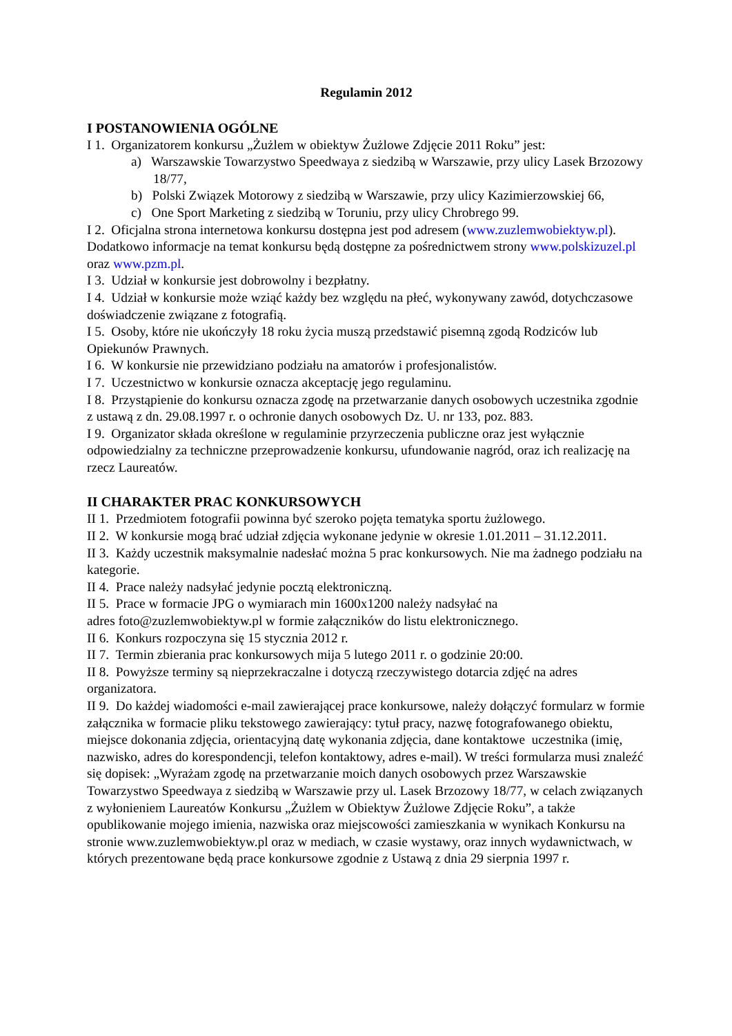Regulamin 2012
I POSTANOWIENIA OGÓLNE
I 1. Organizatorem konkursu „Żużlem w obiektyw Żużlowe Zdjęcie 2011 Roku” jest:
a) Warszawskie Towarzystwo Speedwaya z siedzibą w Warszawie, przy ulicy Lasek Brzozowy 18/77,
b) Polski Związek Motorowy z siedzibą w Warszawie, przy ulicy Kazimierzowskiej 66,
c) One Sport Marketing z siedzibą w Toruniu, przy ulicy Chrobrego 99.
I 2. Oficjalna strona internetowa konkursu dostępna jest pod adresem (www.zuzlemwobiektyw.pl). Dodatkowo informacje na temat konkursu będą dostępne za pośrednictwem strony www.polskizuzel.pl oraz www.pzm.pl.
I 3. Udział w konkursie jest dobrowolny i bezpłatny.
I 4. Udział w konkursie może wziąć każdy bez względu na płeć, wykonywany zawód, dotychczasowe doświadczenie związane z fotografią.
I 5. Osoby, które nie ukończyły 18 roku życia muszą przedstawić pisemną zgodą Rodziców lub Opiekunów Prawnych.
I 6. W konkursie nie przewidziano podziału na amatorów i profesjonalistów.
I 7. Uczestnictwo w konkursie oznacza akceptację jego regulaminu.
I 8. Przystąpienie do konkursu oznacza zgodę na przetwarzanie danych osobowych uczestnika zgodnie z ustawą z dn. 29.08.1997 r. o ochronie danych osobowych Dz. U. nr 133, poz. 883.
I 9. Organizator składa określone w regulaminie przyrzeczenia publiczne oraz jest wyłącznie odpowiedzialny za techniczne przeprowadzenie konkursu, ufundowanie nagród, oraz ich realizację na rzecz Laureatów.
II CHARAKTER PRAC KONKURSOWYCH
II 1. Przedmiotem fotografii powinna być szeroko pojęta tematyka sportu żużlowego.
II 2. W konkursie mogą brać udział zdjęcia wykonane jedynie w okresie 1.01.2011 – 31.12.2011.
II 3. Każdy uczestnik maksymalnie nadesłać można 5 prac konkursowych. Nie ma żadnego podziału na kategorie.
II 4. Prace należy nadsyłać jedynie pocztą elektroniczną.
II 5. Prace w formacie JPG o wymiarach min 1600x1200 należy nadsyłać na
adres foto@zuzlemwobiektyw.pl w formie załączników do listu elektronicznego.
II 6. Konkurs rozpoczyna się 15 stycznia 2012 r.
II 7. Termin zbierania prac konkursowych mija 5 lutego 2011 r. o godzinie 20:00.
II 8. Powyższe terminy są nieprzekraczalne i dotyczą rzeczywistego dotarcia zdjęć na adres organizatora.
II 9. Do każdej wiadomości e-mail zawierającej prace konkursowe, należy dołączyć formularz w formie załącznika w formacie pliku tekstowego zawierający: tytuł pracy, nazwę fotografowanego obiektu, miejsce dokonania zdjęcia, orientacyjną datę wykonania zdjęcia, dane kontaktowe uczestnika (imię, nazwisko, adres do korespondencji, telefon kontaktowy, adres e-mail). W treści formularza musi znaleźć się dopisek: „Wyrażam zgodę na przetwarzanie moich danych osobowych przez Warszawskie Towarzystwo Speedwaya z siedzibą w Warszawie przy ul. Lasek Brzozowy 18/77, w celach związanych z wyłonieniem Laureatów Konkursu „Żużlem w Obiektyw Żużlowe Zdjęcie Roku”, a także opublikowanie mojego imienia, nazwiska oraz miejscowości zamieszkania w wynikach Konkursu na stronie www.zuzlemwobiektyw.pl oraz w mediach, w czasie wystawy, oraz innych wydawnictwach, w których prezentowane będą prace konkursowe zgodnie z Ustawą z dnia 29 sierpnia 1997 r.